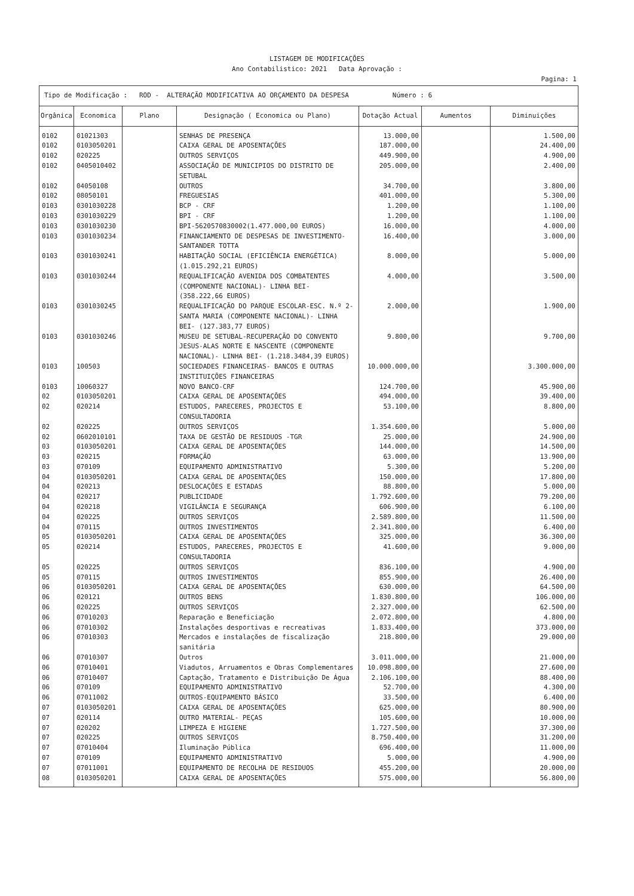LISTAGEM DE MODIFICAÇÕES
Ano Contabilistico: 2021 Data Aprovação :
Pagina: 1
| Tipo de Modificação : ROD - ALTERAÇÃO MODIFICATIVA AO ORÇAMENTO DA DESPESA Número : 6 | | | | | | |
| Orgânica | Economica | Plano | Designação ( Economica ou Plano) | Dotação Actual | Aumentos | Diminuições |
| 0102 | 01021303 | | SENHAS DE PRESENÇA | 13.000,00 | | 1.500,00 |
| 0102 | 0103050201 | | CAIXA GERAL DE APOSENTAÇÕES | 187.000,00 | | 24.400,00 |
| 0102 | 020225 | | OUTROS SERVIÇOS | 449.900,00 | | 4.900,00 |
| 0102 | 0405010402 | | ASSOCIAÇÃO DE MUNICIPIOS DO DISTRITO DE SETUBAL | 205.000,00 | | 2.400,00 |
| 0102 | 04050108 | | OUTROS | 34.700,00 | | 3.800,00 |
| 0102 | 08050101 | | FREGUESIAS | 401.000,00 | | 5.300,00 |
| 0103 | 0301030228 | | BCP - CRF | 1.200,00 | | 1.100,00 |
| 0103 | 0301030229 | | BPI - CRF | 1.200,00 | | 1.100,00 |
| 0103 | 0301030230 | | BPI-5620570830002(1.477.000,00 EUROS) | 16.000,00 | | 4.000,00 |
| 0103 | 0301030234 | | FINANCIAMENTO DE DESPESAS DE INVESTIMENTO-SANTANDER TOTTA | 16.400,00 | | 3.000,00 |
| 0103 | 0301030241 | | HABITAÇÃO SOCIAL (EFICIÊNCIA ENERGÉTICA) (1.015.292,21 EUROS) | 8.000,00 | | 5.000,00 |
| 0103 | 0301030244 | | REQUALIFICAÇÃO AVENIDA DOS COMBATENTES (COMPONENTE NACIONAL)- LINHA BEI- (358.222,66 EUROS) | 4.000,00 | | 3.500,00 |
| 0103 | 0301030245 | | REQUALIFICAÇÃO DO PARQUE ESCOLAR-ESC. N.º 2-SANTA MARIA (COMPONENTE NACIONAL)- LINHA BEI- (127.383,77 EUROS) | 2.000,00 | | 1.900,00 |
| 0103 | 0301030246 | | MUSEU DE SETUBAL-RECUPERAÇÃO DO CONVENTO JESUS-ALAS NORTE E NASCENTE (COMPONENTE NACIONAL)- LINHA BEI- (1.218.3484,39 EUROS) | 9.800,00 | | 9.700,00 |
| 0103 | 100503 | | SOCIEDADES FINANCEIRAS- BANCOS E OUTRAS INSTITUIÇÕES FINANCEIRAS | 10.000.000,00 | | 3.300.000,00 |
| 0103 | 10060327 | | NOVO BANCO-CRF | 124.700,00 | | 45.900,00 |
| 02 | 0103050201 | | CAIXA GERAL DE APOSENTAÇÕES | 494.000,00 | | 39.400,00 |
| 02 | 020214 | | ESTUDOS, PARECERES, PROJECTOS E CONSULTADORIA | 53.100,00 | | 8.800,00 |
| 02 | 020225 | | OUTROS SERVIÇOS | 1.354.600,00 | | 5.000,00 |
| 02 | 0602010101 | | TAXA DE GESTÃO DE RESIDUOS -TGR | 25.000,00 | | 24.900,00 |
| 03 | 0103050201 | | CAIXA GERAL DE APOSENTAÇÕES | 144.000,00 | | 14.500,00 |
| 03 | 020215 | | FORMAÇÃO | 63.000,00 | | 13.900,00 |
| 03 | 070109 | | EQUIPAMENTO ADMINISTRATIVO | 5.300,00 | | 5.200,00 |
| 04 | 0103050201 | | CAIXA GERAL DE APOSENTAÇÕES | 150.000,00 | | 17.800,00 |
| 04 | 020213 | | DESLOCAÇÕES E ESTADAS | 88.800,00 | | 5.000,00 |
| 04 | 020217 | | PUBLICIDADE | 1.792.600,00 | | 79.200,00 |
| 04 | 020218 | | VIGILÂNCIA E SEGURANÇA | 606.900,00 | | 6.100,00 |
| 04 | 020225 | | OUTROS SERVIÇOS | 2.589.800,00 | | 11.500,00 |
| 04 | 070115 | | OUTROS INVESTIMENTOS | 2.341.800,00 | | 6.400,00 |
| 05 | 0103050201 | | CAIXA GERAL DE APOSENTAÇÕES | 325.000,00 | | 36.300,00 |
| 05 | 020214 | | ESTUDOS, PARECERES, PROJECTOS E CONSULTADORIA | 41.600,00 | | 9.000,00 |
| 05 | 020225 | | OUTROS SERVIÇOS | 836.100,00 | | 4.900,00 |
| 05 | 070115 | | OUTROS INVESTIMENTOS | 855.900,00 | | 26.400,00 |
| 06 | 0103050201 | | CAIXA GERAL DE APOSENTAÇÕES | 630.000,00 | | 64.500,00 |
| 06 | 020121 | | OUTROS BENS | 1.830.800,00 | | 106.000,00 |
| 06 | 020225 | | OUTROS SERVIÇOS | 2.327.000,00 | | 62.500,00 |
| 06 | 07010203 | | Reparação e Beneficiação | 2.072.800,00 | | 4.800,00 |
| 06 | 07010302 | | Instalações desportivas e recreativas | 1.833.400,00 | | 373.000,00 |
| 06 | 07010303 | | Mercados e instalações de fiscalização sanitária | 218.800,00 | | 29.000,00 |
| 06 | 07010307 | | Outros | 3.011.000,00 | | 21.000,00 |
| 06 | 07010401 | | Viadutos, Arruamentos e Obras Complementares | 10.098.800,00 | | 27.600,00 |
| 06 | 07010407 | | Captação, Tratamento e Distribuição De Água | 2.106.100,00 | | 88.400,00 |
| 06 | 070109 | | EQUIPAMENTO ADMINISTRATIVO | 52.700,00 | | 4.300,00 |
| 06 | 07011002 | | OUTROS-EQUIPAMENTO BÁSICO | 33.500,00 | | 6.400,00 |
| 07 | 0103050201 | | CAIXA GERAL DE APOSENTAÇÕES | 625.000,00 | | 80.900,00 |
| 07 | 020114 | | OUTRO MATERIAL- PEÇAS | 105.600,00 | | 10.000,00 |
| 07 | 020202 | | LIMPEZA E HIGIENE | 1.727.500,00 | | 37.300,00 |
| 07 | 020225 | | OUTROS SERVIÇOS | 8.750.400,00 | | 31.200,00 |
| 07 | 07010404 | | Iluminação Pública | 696.400,00 | | 11.000,00 |
| 07 | 070109 | | EQUIPAMENTO ADMINISTRATIVO | 5.000,00 | | 4.900,00 |
| 07 | 07011001 | | EQUIPAMENTO DE RECOLHA DE RESIDUOS | 455.200,00 | | 20.000,00 |
| 08 | 0103050201 | | CAIXA GERAL DE APOSENTAÇÕES | 575.000,00 | | 56.800,00 |